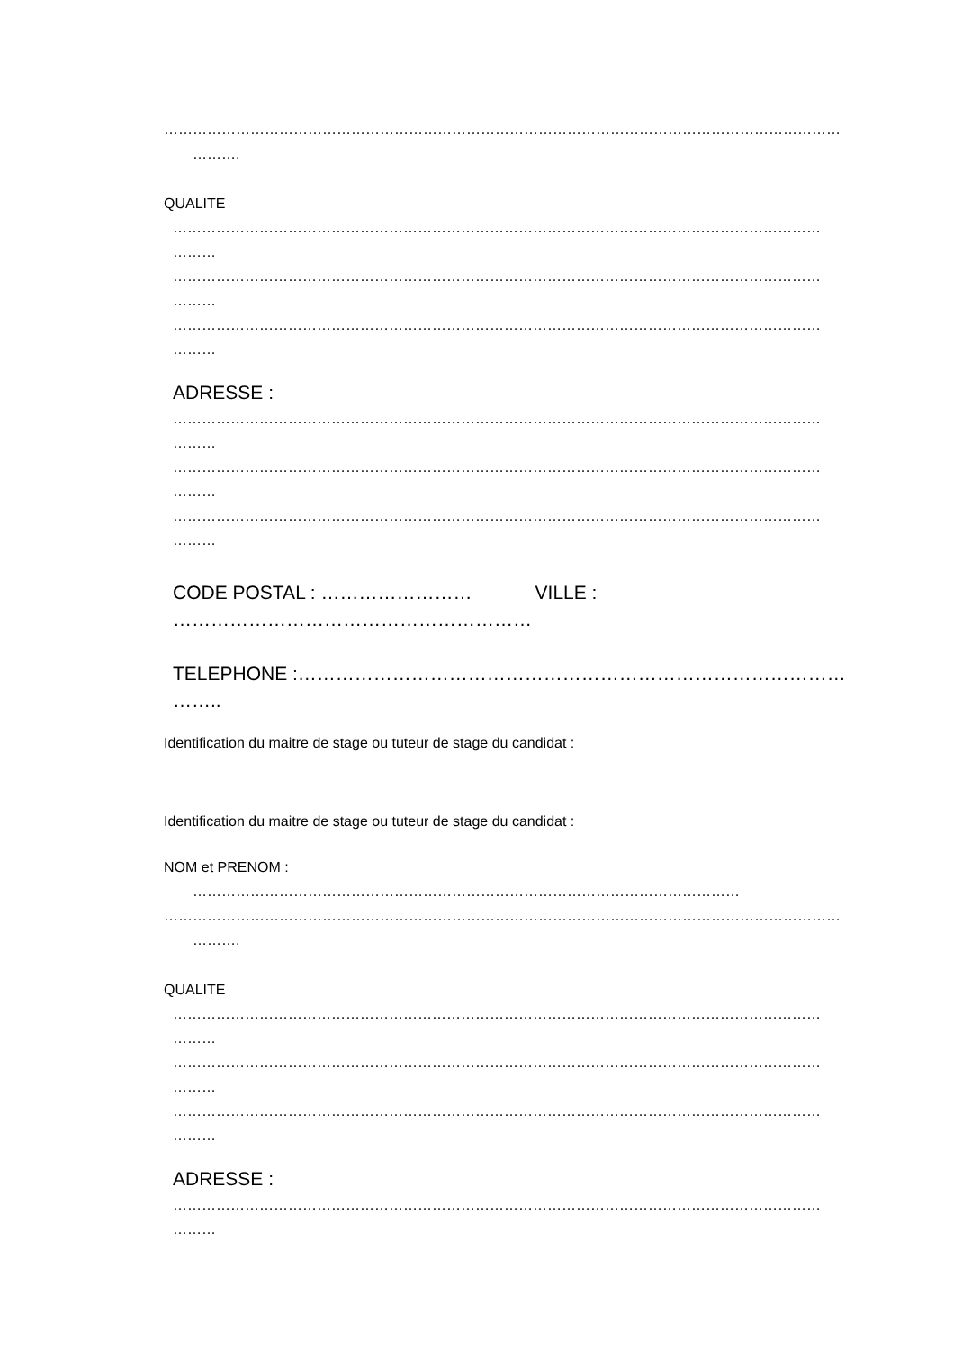……………………………………………………………………………………………………………………………
……….
QUALITE
………………………………………………………………………………………………………………………
………
………………………………………………………………………………………………………………………
………
………………………………………………………………………………………………………………………
………
ADRESSE :
………………………………………………………………………………………………………………………
………
………………………………………………………………………………………………………………………
………
………………………………………………………………………………………………………………………
………
CODE POSTAL : …………………… VILLE :
…………………………………………………
TELEPHONE :…………………………………………………………………………………
……..
Identification du maitre de stage ou tuteur de stage du candidat :
Identification du maitre de stage ou tuteur de stage du candidat :
NOM et PRENOM :
……………………………………………………………………………………………………
……………………………………………………………………………………………………………………………
……….
QUALITE
………………………………………………………………………………………………………………………
………
………………………………………………………………………………………………………………………
………
………………………………………………………………………………………………………………………
………
ADRESSE :
………………………………………………………………………………………………………………………
………